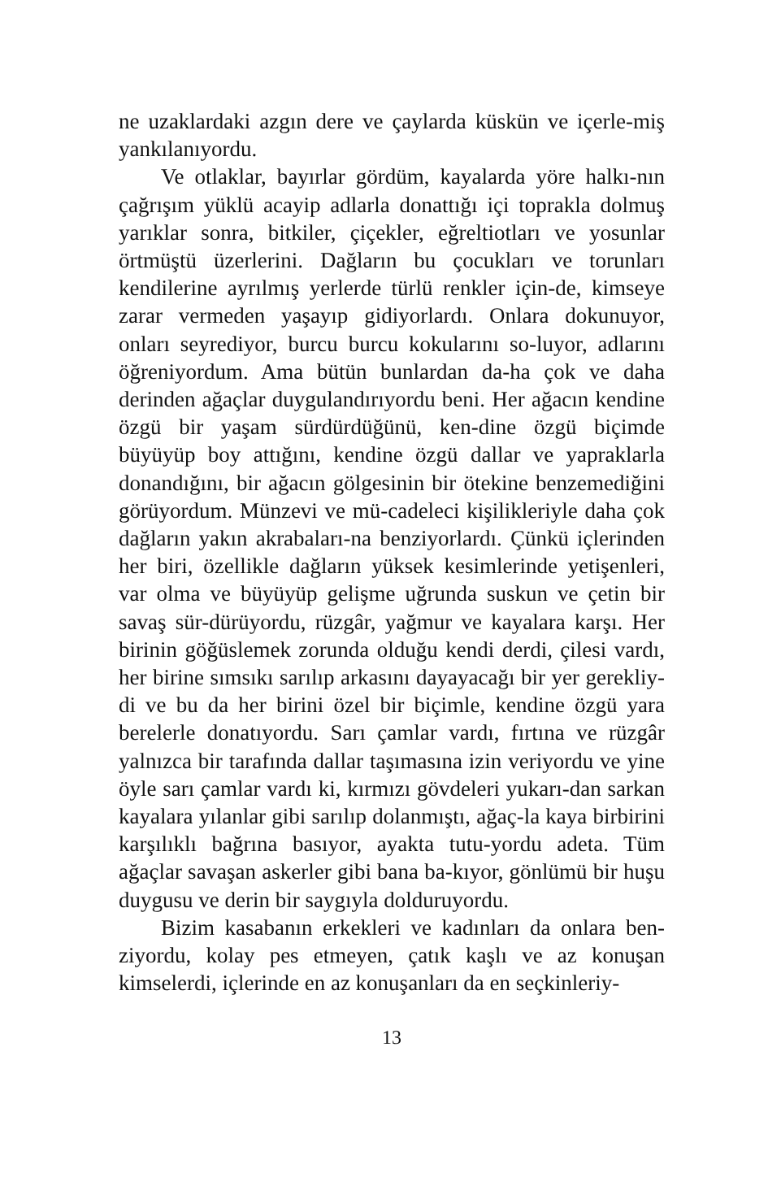ne uzaklardaki azgın dere ve çaylarda küskün ve içerle-miş yankılanıyordu.
Ve otlaklar, bayırlar gördüm, kayalarda yöre halkı-nın çağrışım yüklü acayip adlarla donattığı içi toprakla dolmuş yarıklar sonra, bitkiler, çiçekler, eğreltiotları ve yosunlar örtmüştü üzerlerini. Dağların bu çocukları ve torunları kendilerine ayrılmış yerlerde türlü renkler için-de, kimseye zarar vermeden yaşayıp gidiyorlardı. Onlara dokunuyor, onları seyrediyor, burcu burcu kokularını so-luyor, adlarını öğreniyordum. Ama bütün bunlardan da-ha çok ve daha derinden ağaçlar duygulandırıyordu beni. Her ağacın kendine özgü bir yaşam sürdürdüğünü, ken-dine özgü biçimde büyüyüp boy attığını, kendine özgü dallar ve yapraklarla donandığını, bir ağacın gölgesinin bir ötekine benzemediğini görüyordum. Münzevi ve mü-cadeleci kişilikleriyle daha çok dağların yakın akrabaları-na benziyorlardı. Çünkü içlerinden her biri, özellikle dağların yüksek kesimlerinde yetişenleri, var olma ve büyüyüp gelişme uğrunda suskun ve çetin bir savaş sür-dürüyordu, rüzgâr, yağmur ve kayalara karşı. Her birinin göğüslemek zorunda olduğu kendi derdi, çilesi vardı, her birine sımsıkı sarılıp arkasını dayayacağı bir yer gerekliy-di ve bu da her birini özel bir biçimle, kendine özgü yara berelerle donatıyordu. Sarı çamlar vardı, fırtına ve rüzgâr yalnızca bir tarafında dallar taşımasına izin veriyordu ve yine öyle sarı çamlar vardı ki, kırmızı gövdeleri yukarı-dan sarkan kayalara yılanlar gibi sarılıp dolanmıştı, ağaç-la kaya birbirini karşılıklı bağrına basıyor, ayakta tutu-yordu adeta. Tüm ağaçlar savaşan askerler gibi bana ba-kıyor, gönlümü bir huşu duygusu ve derin bir saygıyla dolduruyordu.
Bizim kasabanın erkekleri ve kadınları da onlara ben-ziyordu, kolay pes etmeyen, çatık kaşlı ve az konuşan kimselerdi, içlerinde en az konuşanları da en seçkinleriy-
13